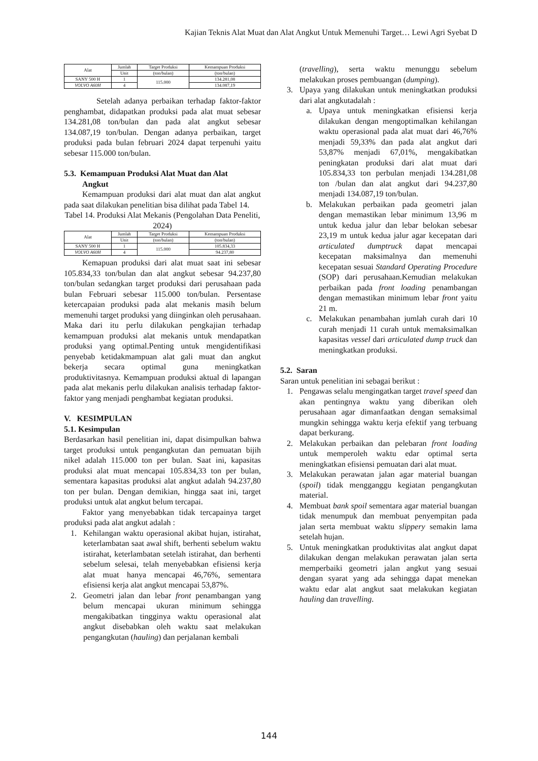Kajian Teknis Alat Muat dan Alat Angkut Untuk Memenuhi Target… Lewi Agri Syebat D
| Alat | Jumlah | Target Produksi | Kemampuan Produksi |
| --- | --- | --- | --- |
| | Unit | (ton/bulan) | (ton/bulan) |
| SANY 500 H | 1 | 115.000 | 134.281,08 |
| VOLVO A60H | 4 | | 134.087,19 |
Setelah adanya perbaikan terhadap faktor-faktor penghambat, didapatkan produksi pada alat muat sebesar 134.281,08 ton/bulan dan pada alat angkut sebesar 134.087,19 ton/bulan. Dengan adanya perbaikan, target produksi pada bulan februari 2024 dapat terpenuhi yaitu sebesar 115.000 ton/bulan.
5.3. Kemampuan Produksi Alat Muat dan Alat
Angkut
Kemampuan produksi dari alat muat dan alat angkut pada saat dilakukan penelitian bisa dilihat pada Tabel 14.
Tabel 14. Produksi Alat Mekanis (Pengolahan Data Peneliti, 2024)
| Alat | Jumlah | Target Produksi | Kemampuan Produksi |
| --- | --- | --- | --- |
| | Unit | (ton/bulan) | (ton/bulan) |
| SANY 500 H | 1 | 115.000 | 105.834,33 |
| VOLVO A60H | 4 | | 94.237,80 |
Kemapuan produksi dari alat muat saat ini sebesar 105.834,33 ton/bulan dan alat angkut sebesar 94.237,80 ton/bulan sedangkan target produksi dari perusahaan pada bulan Februari sebesar 115.000 ton/bulan. Persentase ketercapaian produksi pada alat mekanis masih belum memenuhi target produksi yang diinginkan oleh perusahaan. Maka dari itu perlu dilakukan pengkajian terhadap kemampuan produksi alat mekanis untuk mendapatkan produksi yang optimal.Penting untuk mengidentifikasi penyebab ketidakmampuan alat gali muat dan angkut bekerja secara optimal guna meningkatkan produktivitasnya. Kemampuan produksi aktual di lapangan pada alat mekanis perlu dilakukan analisis terhadap faktor-faktor yang menjadi penghambat kegiatan produksi.
V. KESIMPULAN
5.1. Kesimpulan
Berdasarkan hasil penelitian ini, dapat disimpulkan bahwa target produksi untuk pengangkutan dan pemuatan bijih nikel adalah 115.000 ton per bulan. Saat ini, kapasitas produksi alat muat mencapai 105.834,33 ton per bulan, sementara kapasitas produksi alat angkut adalah 94.237,80 ton per bulan. Dengan demikian, hingga saat ini, target produksi untuk alat angkut belum tercapai.
Faktor yang menyebabkan tidak tercapainya target produksi pada alat angkut adalah :
1. Kehilangan waktu operasional akibat hujan, istirahat, keterlambatan saat awal shift, berhenti sebelum waktu istirahat, keterlambatan setelah istirahat, dan berhenti sebelum selesai, telah menyebabkan efisiensi kerja alat muat hanya mencapai 46,76%, sementara efisiensi kerja alat angkut mencapai 53,87%.
2. Geometri jalan dan lebar front penambangan yang belum mencapai ukuran minimum sehingga mengakibatkan tingginya waktu operasional alat angkut disebabkan oleh waktu saat melakukan pengangkutan (hauling) dan perjalanan kembali
(travelling), serta waktu menunggu sebelum melakukan proses pembuangan (dumping).
3. Upaya yang dilakukan untuk meningkatkan produksi dari alat angkutadalah :
a. Upaya untuk meningkatkan efisiensi kerja dilakukan dengan mengoptimalkan kehilangan waktu operasional pada alat muat dari 46,76% menjadi 59,33% dan pada alat angkut dari 53,87% menjadi 67,01%, mengakibatkan peningkatan produksi dari alat muat dari 105.834,33 ton perbulan menjadi 134.281,08 ton /bulan dan alat angkut dari 94.237,80 menjadi 134.087,19 ton/bulan.
b. Melakukan perbaikan pada geometri jalan dengan memastikan lebar minimum 13,96 m untuk kedua jalur dan lebar belokan sebesar 23,19 m untuk kedua jalur agar kecepatan dari articulated dumptruck dapat mencapai kecepatan maksimalnya dan memenuhi kecepatan sesuai Standard Operating Procedure (SOP) dari perusahaan.Kemudian melakukan perbaikan pada front loading penambangan dengan memastikan minimum lebar front yaitu 21 m.
c. Melakukan penambahan jumlah curah dari 10 curah menjadi 11 curah untuk memaksimalkan kapasitas vessel dari articulated dump truck dan meningkatkan produksi.
5.2. Saran
Saran untuk penelitian ini sebagai berikut :
1. Pengawas selalu mengingatkan target travel speed dan akan pentingnya waktu yang diberikan oleh perusahaan agar dimanfaatkan dengan semaksimal mungkin sehingga waktu kerja efektif yang terbuang dapat berkurang.
2. Melakukan perbaikan dan pelebaran front loading untuk memperoleh waktu edar optimal serta meningkatkan efisiensi pemuatan dari alat muat.
3. Melakukan perawatan jalan agar material buangan (spoil) tidak mengganggu kegiatan pengangkutan material.
4. Membuat bank spoil sementara agar material buangan tidak menumpuk dan membuat penyempitan pada jalan serta membuat waktu slippery semakin lama setelah hujan.
5. Untuk meningkatkan produktivitas alat angkut dapat dilakukan dengan melakukan perawatan jalan serta memperbaiki geometri jalan angkut yang sesuai dengan syarat yang ada sehingga dapat menekan waktu edar alat angkut saat melakukan kegiatan hauling dan travelling.
144